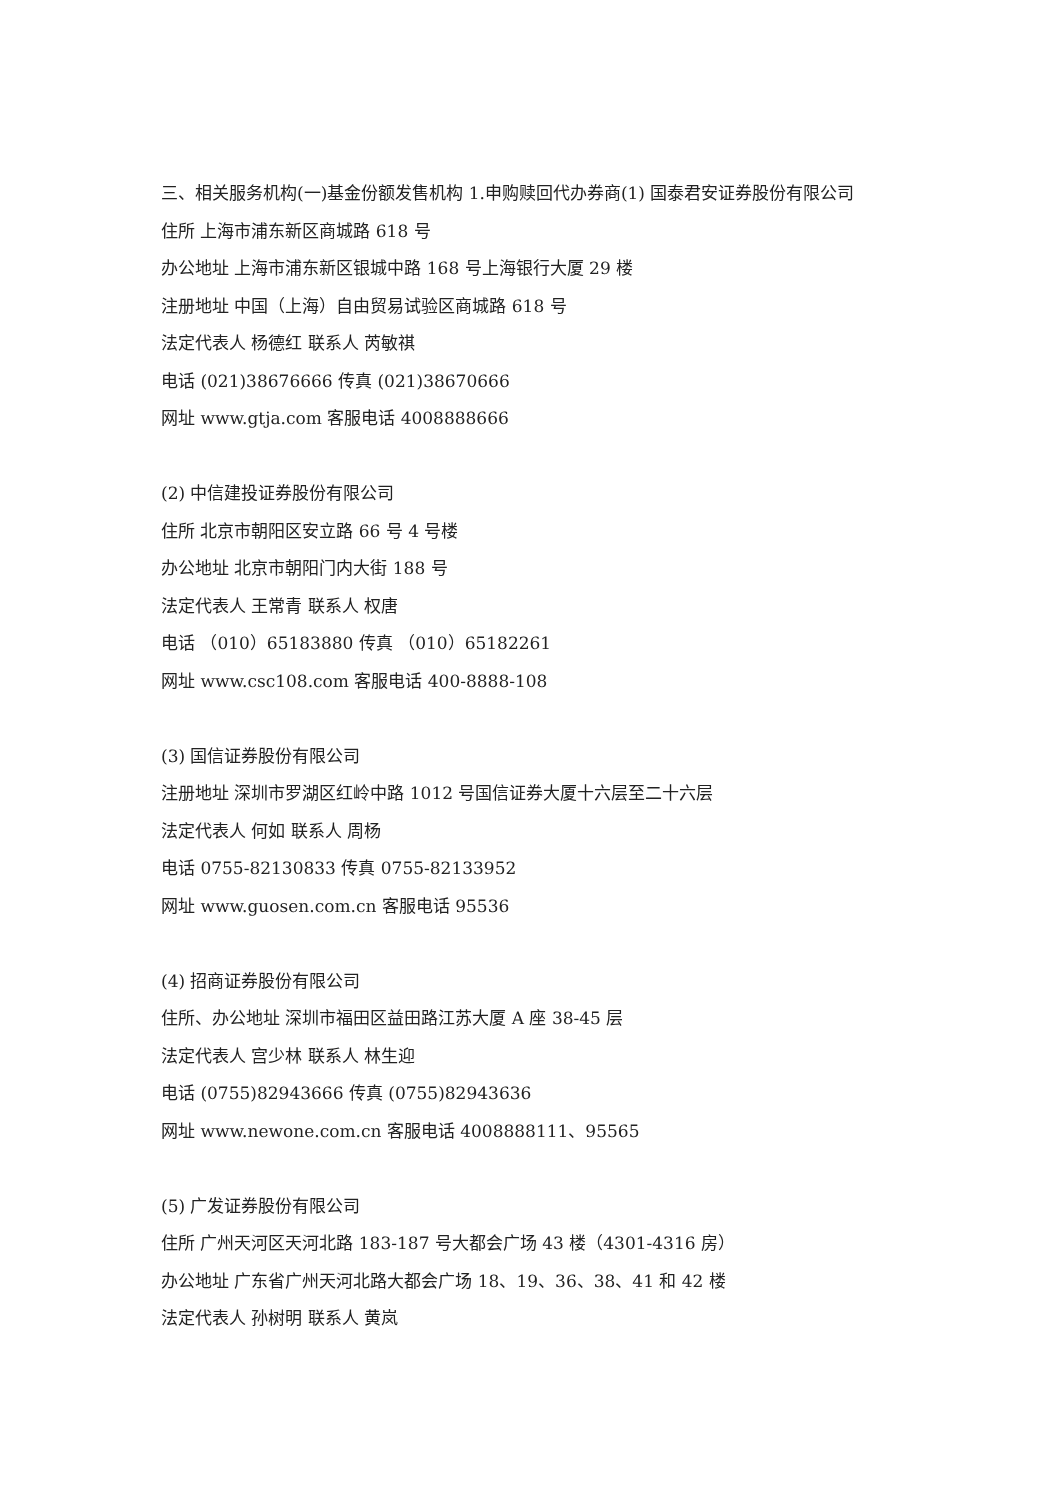三、相关服务机构(一)基金份额发售机构 1.申购赎回代办券商(1) 国泰君安证券股份有限公司
住所 上海市浦东新区商城路 618 号
办公地址 上海市浦东新区银城中路 168 号上海银行大厦 29 楼
注册地址 中国（上海）自由贸易试验区商城路 618 号
法定代表人 杨德红 联系人 芮敏祺
电话 (021)38676666 传真 (021)38670666
网址 www.gtja.com 客服电话 4008888666
(2) 中信建投证券股份有限公司
住所 北京市朝阳区安立路 66 号 4 号楼
办公地址 北京市朝阳门内大街 188 号
法定代表人 王常青 联系人 权唐
电话 （010）65183880 传真 （010）65182261
网址 www.csc108.com 客服电话 400-8888-108
(3) 国信证券股份有限公司
注册地址 深圳市罗湖区红岭中路 1012 号国信证券大厦十六层至二十六层
法定代表人 何如 联系人 周杨
电话 0755-82130833 传真 0755-82133952
网址 www.guosen.com.cn 客服电话 95536
(4) 招商证券股份有限公司
住所、办公地址 深圳市福田区益田路江苏大厦 A 座 38-45 层
法定代表人 宫少林 联系人 林生迎
电话 (0755)82943666 传真 (0755)82943636
网址 www.newone.com.cn 客服电话 4008888111、95565
(5) 广发证券股份有限公司
住所 广州天河区天河北路 183-187 号大都会广场 43 楼（4301-4316 房）
办公地址 广东省广州天河北路大都会广场 18、19、36、38、41 和 42 楼
法定代表人 孙树明 联系人 黄岚